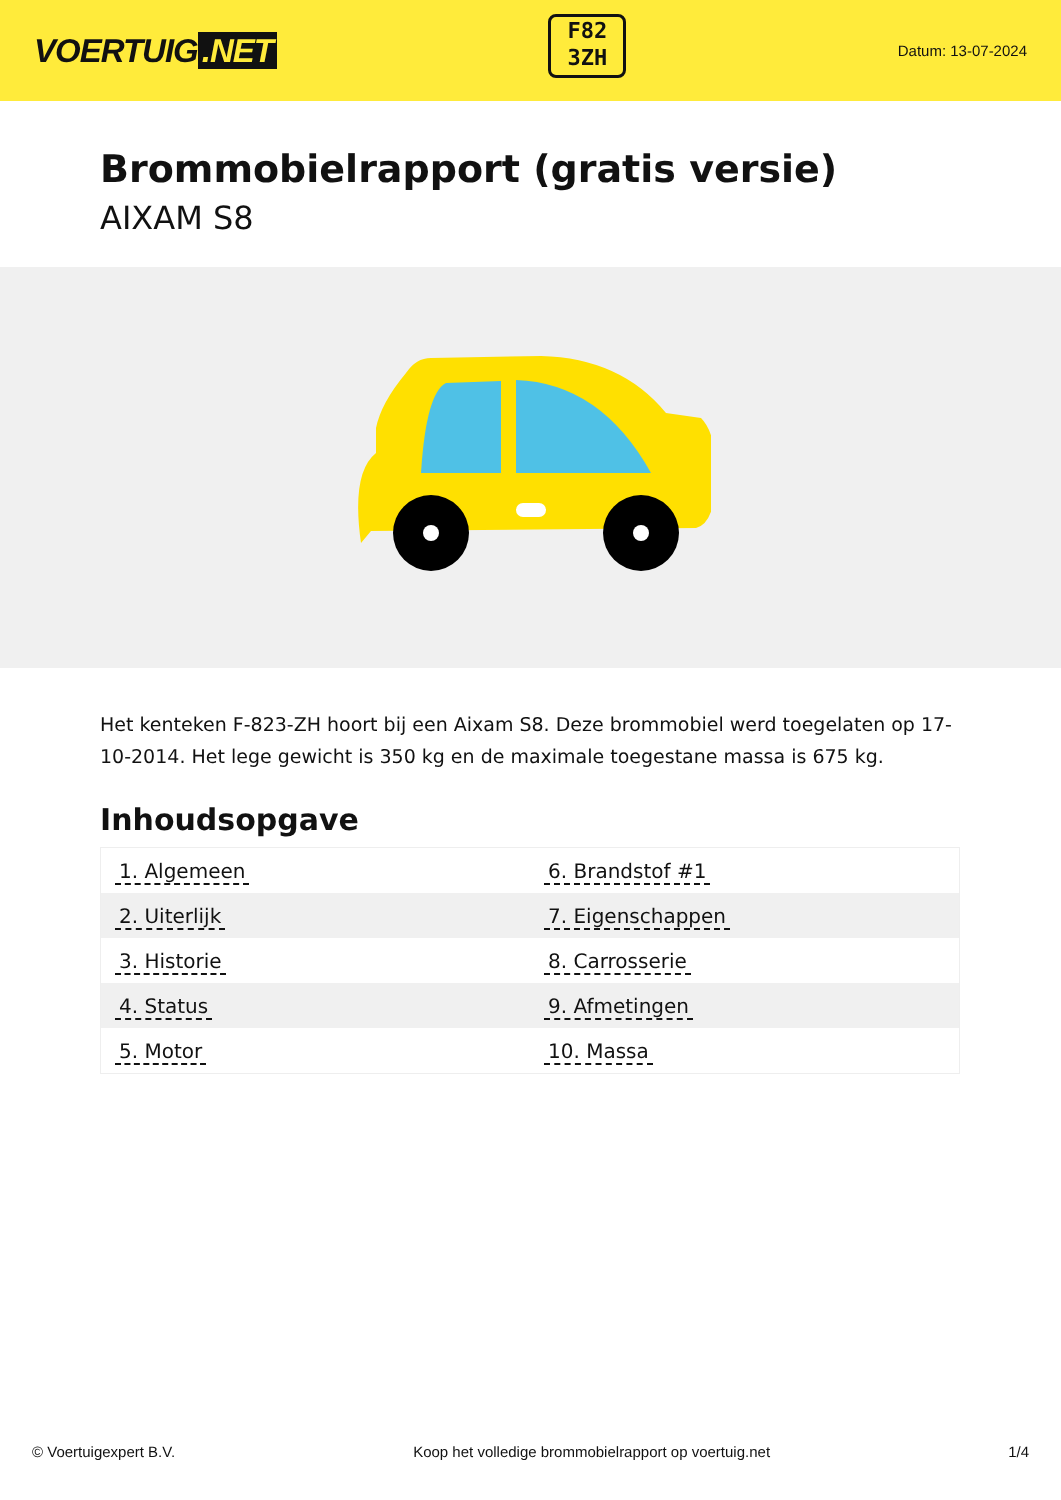VOERTUIG.NET
F82
3ZH
Datum: 13-07-2024
Brommobielrapport (gratis versie)
AIXAM S8
Het kenteken F-823-ZH hoort bij een Aixam S8. Deze brommobiel werd toegelaten op 17-10-2014. Het lege gewicht is 350 kg en de maximale toegestane massa is 675 kg.
Inhoudsopgave
| 1. Algemeen | 6. Brandstof #1 |
| 2. Uiterlijk | 7. Eigenschappen |
| 3. Historie | 8. Carrosserie |
| 4. Status | 9. Afmetingen |
| 5. Motor | 10. Massa |
© Voertuigexpert B.V. Koop het volledige brommobielrapport op voertuig.net 1/4